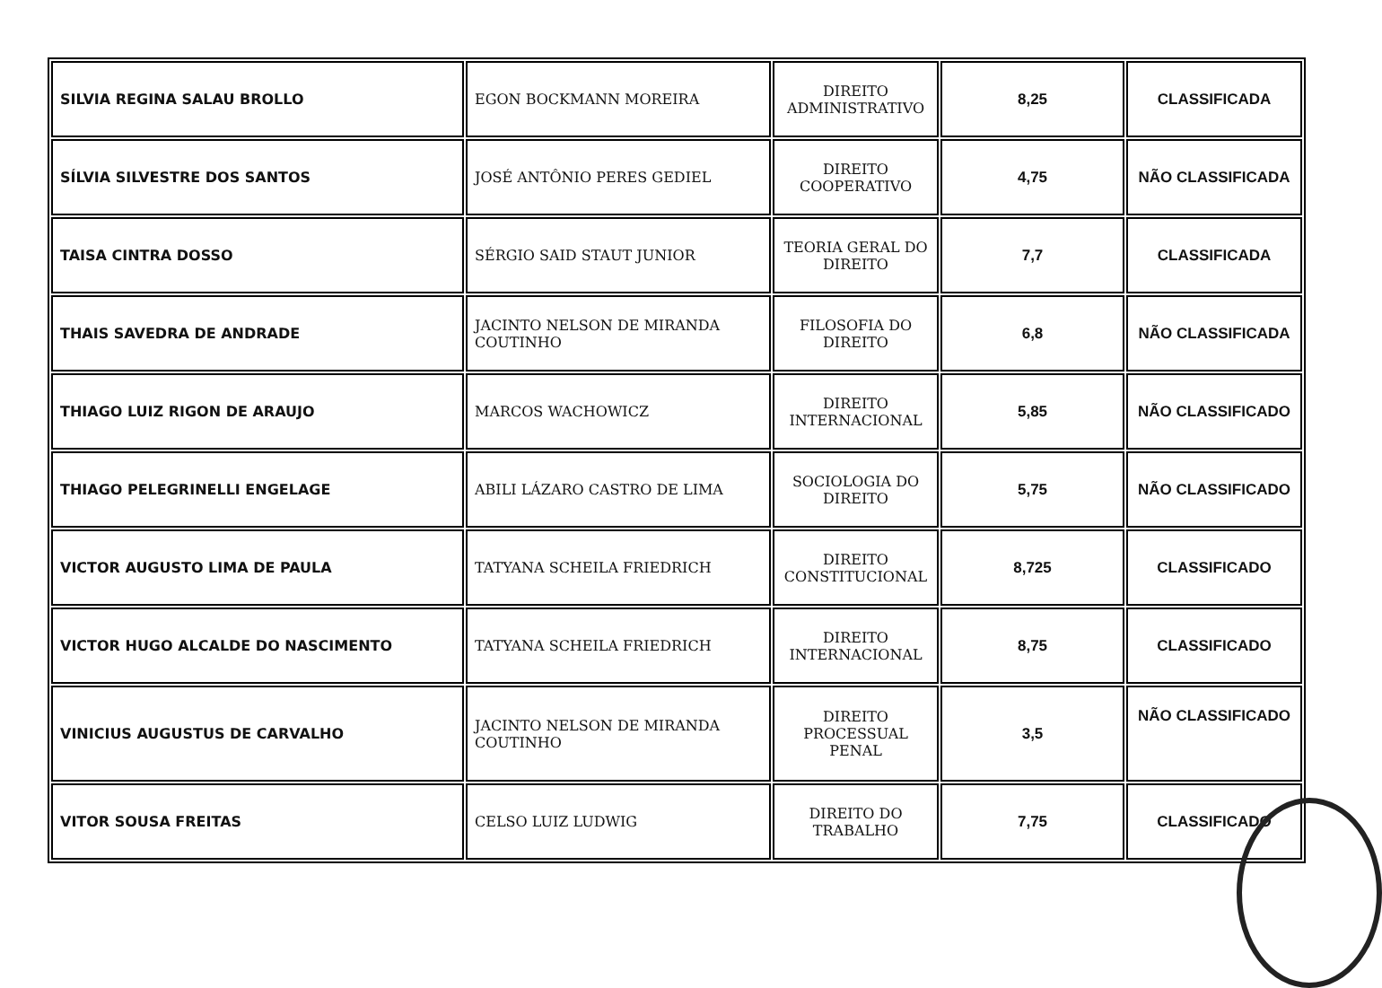| SILVIA REGINA SALAU BROLLO | EGON BOCKMANN MOREIRA | DIREITO ADMINISTRATIVO | 8,25 | CLASSIFICADA |
| SÍLVIA SILVESTRE DOS SANTOS | JOSÉ ANTÔNIO PERES GEDIEL | DIREITO COOPERATIVO | 4,75 | NÃO CLASSIFICADA |
| TAISA CINTRA DOSSO | SÉRGIO SAID STAUT JUNIOR | TEORIA GERAL DO DIREITO | 7,7 | CLASSIFICADA |
| THAIS SAVEDRA DE ANDRADE | JACINTO NELSON DE MIRANDA COUTINHO | FILOSOFIA DO DIREITO | 6,8 | NÃO CLASSIFICADA |
| THIAGO LUIZ RIGON DE ARAUJO | MARCOS WACHOWICZ | DIREITO INTERNACIONAL | 5,85 | NÃO CLASSIFICADO |
| THIAGO PELEGRINELLI ENGELAGE | ABILI LÁZARO CASTRO DE LIMA | SOCIOLOGIA DO DIREITO | 5,75 | NÃO CLASSIFICADO |
| VICTOR AUGUSTO LIMA DE PAULA | TATYANA SCHEILA FRIEDRICH | DIREITO CONSTITUCIONAL | 8,725 | CLASSIFICADO |
| VICTOR HUGO ALCALDE DO NASCIMENTO | TATYANA SCHEILA FRIEDRICH | DIREITO INTERNACIONAL | 8,75 | CLASSIFICADO |
| VINICIUS AUGUSTUS DE CARVALHO | JACINTO NELSON DE MIRANDA COUTINHO | DIREITO PROCESSUAL PENAL | 3,5 | NÃO CLASSIFICADO |
| VITOR SOUSA FREITAS | CELSO LUIZ LUDWIG | DIREITO DO TRABALHO | 7,75 | CLASSIFICADO |